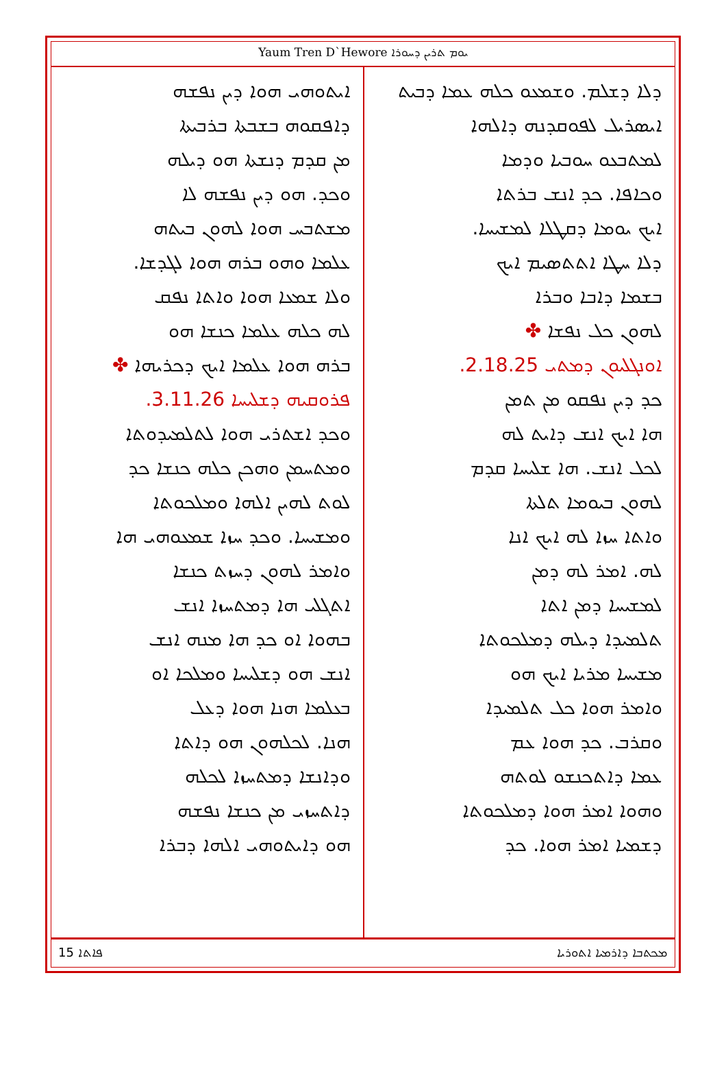Yaum Tren D`Hewore ܝܘܡ ܬܪܝܢ ܕܚܘܪܐ
ܕܠܐ ܕܫܠܡ. ܘܫܡܥܘ ܟܠܗ ܥܡܐ ܕܒܝܬ
ܐܝܣܪܝܠ ܠܦܘܩܕܢܗ ܕܐܠܗܐ
ܠܡܬܒܥܘ ܚܘܒܝܐ ܘܕܡܐ
ܘܟܐܦܐ. ܟܕ ܐܢܫ ܒܪܬܐ
ܐܝܟ ܝܘܡܐ ܕܩܛܠܐ ܠܡܫܝܚܐ.
ܕܠܐ ܚܛܐ ܐܬܬܣܝܡ ܐܝܟ
ܒܫܡܐ ܕܐܒܐ ܘܒܪܐ
ܠܗܘܢ ܟܠ ܢܦܫܐ ✤
ܐܘܢܓܠܝܘܢ ܕܡܬܝ 2.18.25.
ܟܕ ܕܝܢ ܢܦܩܘ ܡܢ ܬܡܢ
ܗܐ ܐܝܟ ܐܢܫ ܕܐܝܬ ܠܗ
ܠܟܠ ܐܢܫ. ܗܐ ܫܠܝܚܐ ܩܕܡ
ܠܗܘܢ ܒܝܘܡܐ ܬܠܬܐ
ܘܐܬܐ ܚܙܐ ܠܗ ܐܝܟ ܐܢܐ
ܠܗ. ܐܡܪ ܠܗ ܕܡܢ
ܠܡܫܝܚܐ ܕܡܢ ܐܬܐ
ܬܠܡܝܕܐ ܕܝܠܗ ܕܡܠܟܘܬܐ
ܡܫܝܚܐ ܡܪܝܐ ܐܝܟ ܗܘ
ܘܐܡܪ ܗܘܐ ܟܠ ܬܠܡܝܕܐ
ܘܩܪܒ. ܟܕ ܗܘܐ ܥܡ
ܥܡܐ ܕܐܬܟܢܫܘ ܠܘܬܗ
ܘܗܘܐ ܐܡܪ ܗܘܐ ܕܡܠܟܘܬܐ
ܕܫܡܝܐ ܐܡܪ ܗܘܐ. ܟܕ
ܐܝܬܘܗܝ ܗܘܐ ܕܝܢ ܢܦܫܗ
ܕܐܦܩܘܗ ܒܫܒܬܐ ܒܪܒܝܬܐ
ܡܢ ܩܕܡ ܕܢܫܬܐ ܗܘ ܕܝܠܗ
ܘܟܕ. ܗܘ ܕܝܢ ܢܦܫܗ ܠܐ
ܡܫܬܒܚ ܗܘܐ ܠܗܘܢ ܒܝܬܗ
ܥܠܡܐ ܘܗܘ ܒܪܗ ܗܘܐ ܠܓܕܫܐ.
ܘܠܐ ܫܡܥܐ ܗܘܐ ܘܐܬܐ ܢܦܩ
ܠܗ ܟܠܗ ܥܠܡܐ ܟܢܫܐ ܗܘ
ܒܪܗ ܗܘܐ ܥܠܡܐ ܐܝܟ ܕܟܪܝܗܐ ✤
ܦܪܘܩܝܗ ܕܫܠܝܚܐ 3.11.26.
ܘܟܕ ܐܫܬܪܝ ܗܘܐ ܠܬܠܡܝܕܘܬܐ
ܘܡܬܚܡܢ ܘܗܟܢ ܟܠܗ ܟܢܫܐ ܟܕ
ܠܘܬ ܠܗܝܢ ܐܠܗܐ ܘܡܠܟܘܬܐ
ܘܡܫܝܚܐ. ܘܟܕ ܚܙܐ ܫܡܥܘܗܝ ܗܐ
ܘܐܡܪ ܠܗܘܢ ܕܚܙܬ ܟܢܫܐ
ܐܬܓܠܝ ܗܐ ܕܡܬܚܙܐ ܐܢܫ
ܒܗܘܐ ܐܘ ܟܕ ܗܐ ܡܢܗ ܐܢܫ
ܐܢܫ ܗܘ ܕܫܠܝܚܐ ܘܡܠܟܐ ܐܘ
ܒܥܠܡܐ ܗܢܐ ܗܘܐ ܕܥܠ
ܗܢܐ. ܠܟܠܗܘܢ ܗܘ ܕܐܬܐ
ܘܕܐܢܫܐ ܕܡܬܚܙܐ ܠܟܠܗ
ܕܐܬܚܙܝ ܡܢ ܟܢܫܐ ܢܦܫܗ
ܗܘ ܕܐܝܬܘܗܝ ܐܠܗܐ ܕܒܪܐ
ܦܐܬܐ 15 ܡܟܬܒܐ ܕܐܪܡܝܐ ܐܬܘܪܝܐ